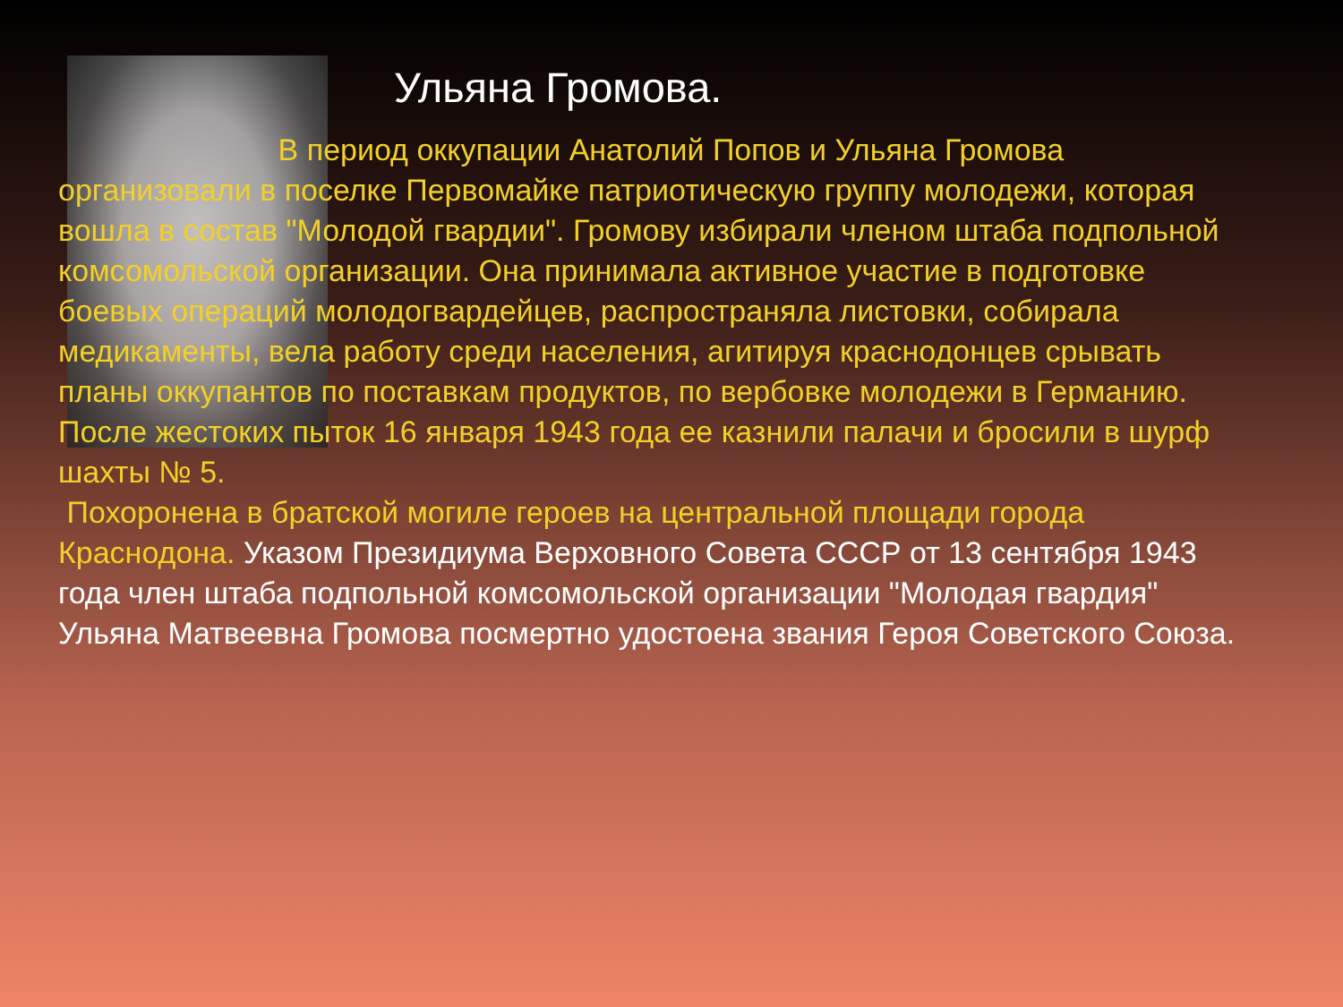Ульяна Громова.
В период оккупации Анатолий Попов и Ульяна Громова организовали в поселке Первомайке патриотическую группу молодежи, которая вошла в состав "Молодой гвардии". Громову избирали членом штаба подпольной комсомольской организации. Она принимала активное участие в подготовке боевых операций молодогвардейцев, распространяла листовки, собирала медикаменты, вела работу среди населения, агитируя краснодонцев срывать планы оккупантов по поставкам продуктов, по вербовке молодежи в Германию.
После жестоких пыток 16 января 1943 года ее казнили палачи и бросили в шурф шахты № 5.
Похоронена в братской могиле героев на центральной площади города Краснодона. Указом Президиума Верховного Совета СССР от 13 сентября 1943 года член штаба подпольной комсомольской организации "Молодая гвардия" Ульяна Матвеевна Громова посмертно удостоена звания Героя Советского Союза.